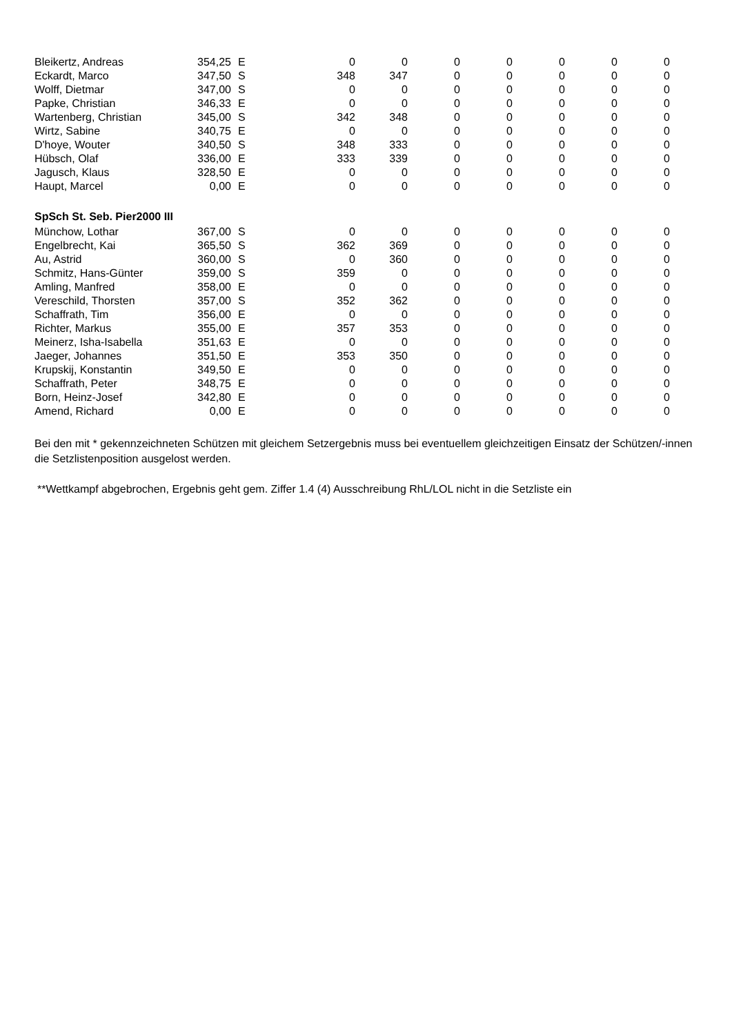| Bleikertz, Andreas | 354,25 | E | 0 | 0 | 0 | 0 | 0 | 0 | 0 |
| Eckardt, Marco | 347,50 | S | 348 | 347 | 0 | 0 | 0 | 0 | 0 |
| Wolff, Dietmar | 347,00 | S | 0 | 0 | 0 | 0 | 0 | 0 | 0 |
| Papke, Christian | 346,33 | E | 0 | 0 | 0 | 0 | 0 | 0 | 0 |
| Wartenberg, Christian | 345,00 | S | 342 | 348 | 0 | 0 | 0 | 0 | 0 |
| Wirtz, Sabine | 340,75 | E | 0 | 0 | 0 | 0 | 0 | 0 | 0 |
| D'hoye, Wouter | 340,50 | S | 348 | 333 | 0 | 0 | 0 | 0 | 0 |
| Hübsch, Olaf | 336,00 | E | 333 | 339 | 0 | 0 | 0 | 0 | 0 |
| Jagusch, Klaus | 328,50 | E | 0 | 0 | 0 | 0 | 0 | 0 | 0 |
| Haupt, Marcel | 0,00 | E | 0 | 0 | 0 | 0 | 0 | 0 | 0 |
| SpSch St. Seb. Pier2000 III | | | | | | | | | |
| Münchow, Lothar | 367,00 | S | 0 | 0 | 0 | 0 | 0 | 0 | 0 |
| Engelbrecht, Kai | 365,50 | S | 362 | 369 | 0 | 0 | 0 | 0 | 0 |
| Au, Astrid | 360,00 | S | 0 | 360 | 0 | 0 | 0 | 0 | 0 |
| Schmitz, Hans-Günter | 359,00 | S | 359 | 0 | 0 | 0 | 0 | 0 | 0 |
| Amling, Manfred | 358,00 | E | 0 | 0 | 0 | 0 | 0 | 0 | 0 |
| Vereschild, Thorsten | 357,00 | S | 352 | 362 | 0 | 0 | 0 | 0 | 0 |
| Schaffrath, Tim | 356,00 | E | 0 | 0 | 0 | 0 | 0 | 0 | 0 |
| Richter, Markus | 355,00 | E | 357 | 353 | 0 | 0 | 0 | 0 | 0 |
| Meinerz, Isha-Isabella | 351,63 | E | 0 | 0 | 0 | 0 | 0 | 0 | 0 |
| Jaeger, Johannes | 351,50 | E | 353 | 350 | 0 | 0 | 0 | 0 | 0 |
| Krupskij, Konstantin | 349,50 | E | 0 | 0 | 0 | 0 | 0 | 0 | 0 |
| Schaffrath, Peter | 348,75 | E | 0 | 0 | 0 | 0 | 0 | 0 | 0 |
| Born, Heinz-Josef | 342,80 | E | 0 | 0 | 0 | 0 | 0 | 0 | 0 |
| Amend, Richard | 0,00 | E | 0 | 0 | 0 | 0 | 0 | 0 | 0 |
Bei den mit * gekennzeichneten Schützen mit gleichem Setzergebnis muss bei eventuellem gleichzeitigen Einsatz der Schützen/-innen die Setzlistenposition ausgelost werden.
**Wettkampf abgebrochen, Ergebnis geht gem. Ziffer 1.4 (4) Ausschreibung RhL/LOL nicht in die Setzliste ein